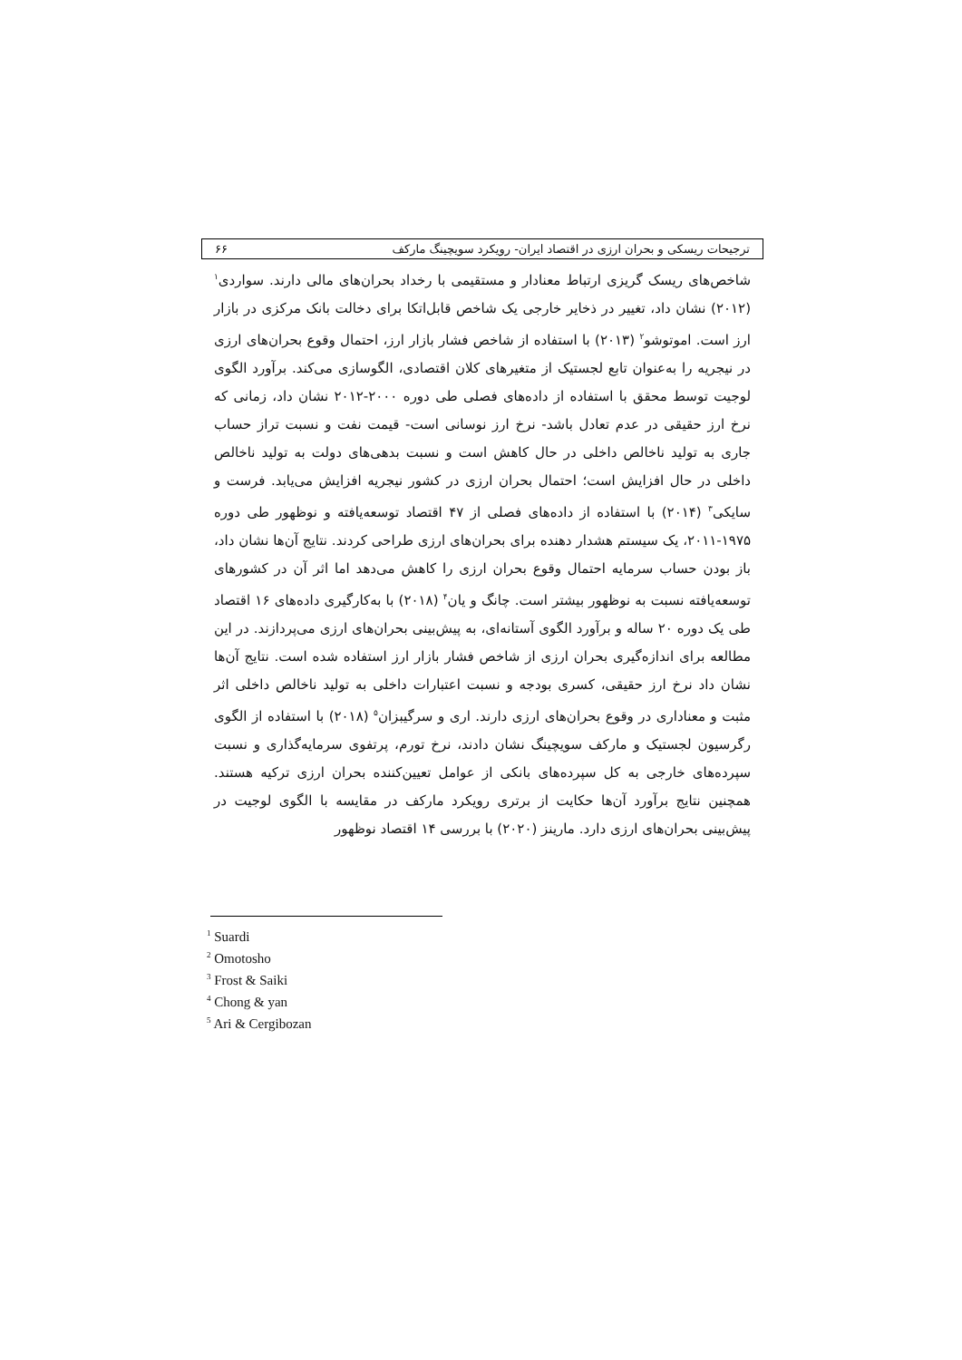ترجیحات ریسکی و بحران ارزی در اقتصاد ایران- رویکرد سویچینگ مارکف ۶۶
شاخص‌های ریسک گریزی ارتباط معنادار و مستقیمی با رخداد بحران‌های مالی دارند. سواردی<sup>۱</sup> (۲۰۱۲) نشان داد، تغییر در ذخایر خارجی یک شاخص قابل‌اتکا برای دخالت بانک مرکزی در بازار ارز است. اموتوشو<sup>۲</sup> (۲۰۱۳) با استفاده از شاخص فشار بازار ارز، احتمال وقوع بحران‌های ارزی در نیجریه را به‌عنوان تابع لجستیک از متغیرهای کلان اقتصادی، الگوسازی می‌کند. برآورد الگوی لوجیت توسط محقق با استفاده از داده‌های فصلی طی دوره ۲۰۰۰-۲۰۱۲ نشان داد، زمانی که نرخ ارز حقیقی در عدم تعادل باشد- نرخ ارز نوسانی است- قیمت نفت و نسبت تراز حساب جاری به تولید ناخالص داخلی در حال کاهش است و نسبت بدهی‌های دولت به تولید ناخالص داخلی در حال افزایش است؛ احتمال بحران ارزی در کشور نیجریه افزایش می‌یابد. فرست و سایکی<sup>۳</sup> (۲۰۱۴) با استفاده از داده‌های فصلی از ۴۷ اقتصاد توسعه‌یافته و نوظهور طی دوره ۱۹۷۵-۲۰۱۱، یک سیستم هشدار دهنده برای بحران‌های ارزی طراحی کردند. نتایج آن‌ها نشان داد، باز بودن حساب سرمایه احتمال وقوع بحران ارزی را کاهش می‌دهد اما اثر آن در کشورهای توسعه‌یافته نسبت به نوظهور بیشتر است. چانگ و یان<sup>۴</sup> (۲۰۱۸) با به‌کارگیری داده‌های ۱۶ اقتصاد طی یک دوره ۲۰ ساله و برآورد الگوی آستانه‌ای، به پیش‌بینی بحران‌های ارزی می‌پردازند. در این مطالعه برای اندازه‌گیری بحران ارزی از شاخص فشار بازار ارز استفاده شده است. نتایج آن‌ها نشان داد نرخ ارز حقیقی، کسری بودجه و نسبت اعتبارات داخلی به تولید ناخالص داخلی اثر مثبت و معناداری در وقوع بحران‌های ارزی دارند. اری و سرگیبزان<sup>۵</sup> (۲۰۱۸) با استفاده از الگوی رگرسیون لجستیک و مارکف سویچینگ نشان دادند، نرخ تورم، پرتفوی سرمایه‌گذاری و نسبت سپرده‌های خارجی به کل سپرده‌های بانکی از عوامل تعیین‌کننده بحران ارزی ترکیه هستند. همچنین نتایج برآورد آن‌ها حکایت از برتری رویکرد مارکف در مقایسه با الگوی لوجیت در پیش‌بینی بحران‌های ارزی دارد. مارینز (۲۰۲۰) با بررسی ۱۴ اقتصاد نوظهور
<sup>1</sup> Suardi
<sup>2</sup> Omotosho
<sup>3</sup> Frost & Saiki
<sup>4</sup> Chong & yan
<sup>5</sup> Ari & Cergibozan